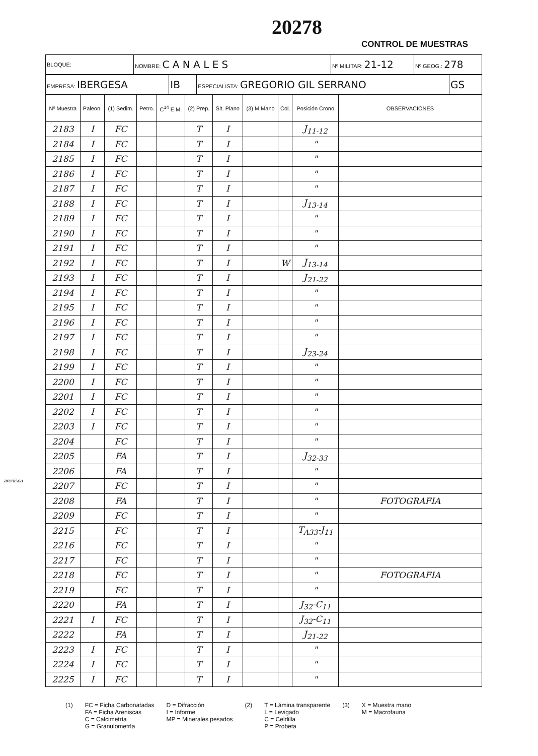20278
CONTROL DE MUESTRAS
| BLOQUE: | NOMBRE: C A N A L E S | Nº MILITAR: 21-12 | Nº GEOG.: 278 |
| EMPRESA: IBERGESA | IB | ESPECIALISTA: GREGORIO GIL SERRANO | GS |
| Nº Muestra | Paleon. | (1) Sedim. | Petro. | C<sup>14</sup> E.M. | (2) Prep. | Sit. Plano | (3) M.Mano | Col. | Posición Crono | OBSERVACIONES |
| --- | --- | --- | --- | --- | --- | --- | --- | --- | --- | --- |
| 2183 | I | FC | | | T | I | | | J<sub>11-12</sub> | |
| 2184 | I | FC | | | T | I | | | " | |
| 2185 | I | FC | | | T | I | | | " | |
| 2186 | I | FC | | | T | I | | | " | |
| 2187 | I | FC | | | T | I | | | " | |
| 2188 | I | FC | | | T | I | | | J<sub>13-14</sub> | |
| 2189 | I | FC | | | T | I | | | " | |
| 2190 | I | FC | | | T | I | | | " | |
| 2191 | I | FC | | | T | I | | | " | |
| 2192 | I | FC | | | T | I | | W | J<sub>13-14</sub> | |
| 2193 | I | FC | | | T | I | | | J<sub>21-22</sub> | |
| 2194 | I | FC | | | T | I | | | " | |
| 2195 | I | FC | | | T | I | | | " | |
| 2196 | I | FC | | | T | I | | | " | |
| 2197 | I | FC | | | T | I | | | " | |
| 2198 | I | FC | | | T | I | | | J<sub>23-24</sub> | |
| 2199 | I | FC | | | T | I | | | " | |
| 2200 | I | FC | | | T | I | | | " | |
| 2201 | I | FC | | | T | I | | | " | |
| 2202 | I | FC | | | T | I | | | " | |
| 2203 | I | FC | | | T | I | | | " | |
| 2204 | | FC | | | T | I | | | " | |
| 2205 | | FA | | | T | I | | | J<sub>32-33</sub> | |
| 2206 | | FA | | | T | I | | | " | |
| 2207 | | FC | | | T | I | | | " | |
| 2208 | | FA | | | T | I | | | " | FOTOGRAFIA |
| 2209 | | FC | | | T | I | | | " | |
| 2215 | | FC | | | T | I | | | T<sub>A33</sub>-J<sub>11</sub> | |
| 2216 | | FC | | | T | I | | | " | |
| 2217 | | FC | | | T | I | | | " | |
| 2218 | | FC | | | T | I | | | " | FOTOGRAFIA |
| 2219 | | FC | | | T | I | | | " | |
| 2220 | | FA | | | T | I | | | J<sub>32</sub>-C<sub>11</sub> | |
| 2221 | I | FC | | | T | I | | | J<sub>32</sub>-C<sub>11</sub> | |
| 2222 | | FA | | | T | I | | | J<sub>21-22</sub> | |
| 2223 | I | FC | | | T | I | | | " | |
| 2224 | I | FC | | | T | I | | | " | |
| 2225 | I | FC | | | T | I | | | " | |
arenisca
(1) FC = Ficha Carbonatadas
FA = Ficha Areniscas
C = Calcimetría
G = Granulometría
D = Difracción
I = Informe
MP = Minerales pesados
(2) T = Lámina transparente
L = Levigado
C = Celdilla
P = Probeta
(3) X = Muestra mano
M = Macrofauna